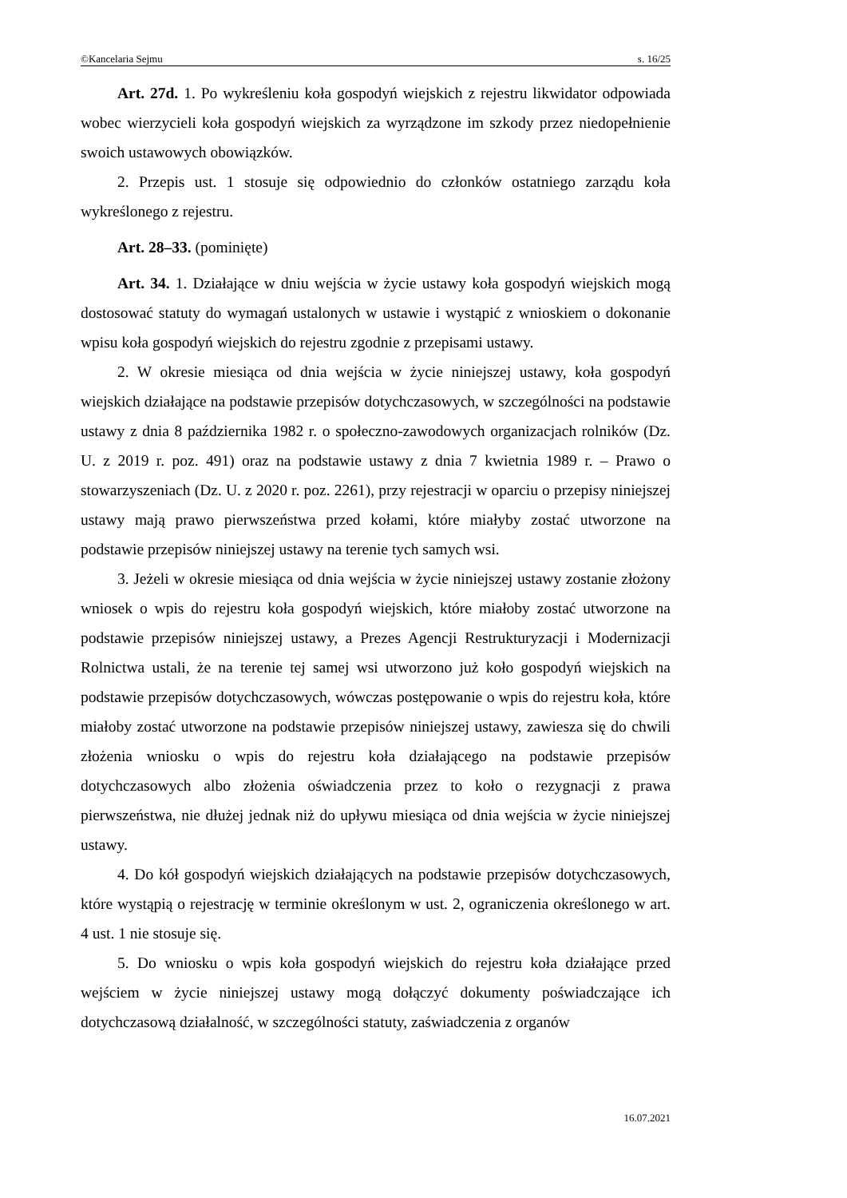©Kancelaria Sejmu s. 16/25
Art. 27d. 1. Po wykreśleniu koła gospodyń wiejskich z rejestru likwidator odpowiada wobec wierzycieli koła gospodyń wiejskich za wyrządzone im szkody przez niedopełnienie swoich ustawowych obowiązków.
2. Przepis ust. 1 stosuje się odpowiednio do członków ostatniego zarządu koła wykreślonego z rejestru.
Art. 28–33. (pominięte)
Art. 34. 1. Działające w dniu wejścia w życie ustawy koła gospodyń wiejskich mogą dostosować statuty do wymagań ustalonych w ustawie i wystąpić z wnioskiem o dokonanie wpisu koła gospodyń wiejskich do rejestru zgodnie z przepisami ustawy.
2. W okresie miesiąca od dnia wejścia w życie niniejszej ustawy, koła gospodyń wiejskich działające na podstawie przepisów dotychczasowych, w szczególności na podstawie ustawy z dnia 8 października 1982 r. o społeczno-zawodowych organizacjach rolników (Dz. U. z 2019 r. poz. 491) oraz na podstawie ustawy z dnia 7 kwietnia 1989 r. – Prawo o stowarzyszeniach (Dz. U. z 2020 r. poz. 2261), przy rejestracji w oparciu o przepisy niniejszej ustawy mają prawo pierwszeństwa przed kołami, które miałyby zostać utworzone na podstawie przepisów niniejszej ustawy na terenie tych samych wsi.
3. Jeżeli w okresie miesiąca od dnia wejścia w życie niniejszej ustawy zostanie złożony wniosek o wpis do rejestru koła gospodyń wiejskich, które miałoby zostać utworzone na podstawie przepisów niniejszej ustawy, a Prezes Agencji Restrukturyzacji i Modernizacji Rolnictwa ustali, że na terenie tej samej wsi utworzono już koło gospodyń wiejskich na podstawie przepisów dotychczasowych, wówczas postępowanie o wpis do rejestru koła, które miałoby zostać utworzone na podstawie przepisów niniejszej ustawy, zawiesza się do chwili złożenia wniosku o wpis do rejestru koła działającego na podstawie przepisów dotychczasowych albo złożenia oświadczenia przez to koło o rezygnacji z prawa pierwszeństwa, nie dłużej jednak niż do upływu miesiąca od dnia wejścia w życie niniejszej ustawy.
4. Do kół gospodyń wiejskich działających na podstawie przepisów dotychczasowych, które wystąpią o rejestrację w terminie określonym w ust. 2, ograniczenia określonego w art. 4 ust. 1 nie stosuje się.
5. Do wniosku o wpis koła gospodyń wiejskich do rejestru koła działające przed wejściem w życie niniejszej ustawy mogą dołączyć dokumenty poświadczające ich dotychczasową działalność, w szczególności statuty, zaświadczenia z organów
16.07.2021